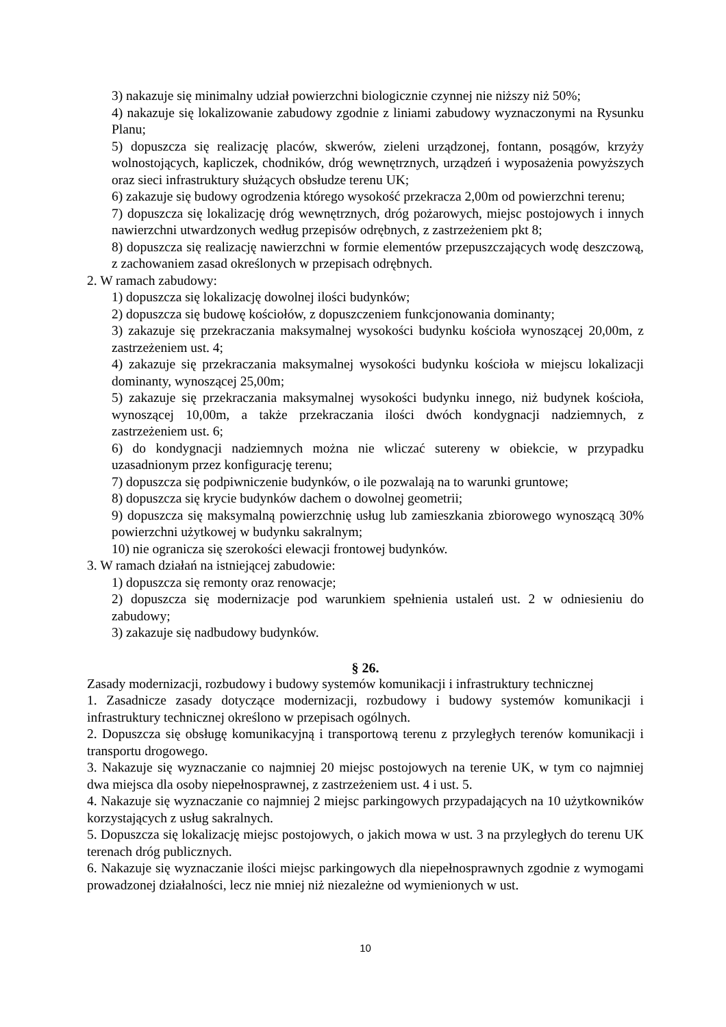3) nakazuje się minimalny udział powierzchni biologicznie czynnej nie niższy niż 50%;
4) nakazuje się lokalizowanie zabudowy zgodnie z liniami zabudowy wyznaczonymi na Rysunku Planu;
5) dopuszcza się realizację placów, skwerów, zieleni urządzonej, fontann, posągów, krzyży wolnostojących, kapliczek, chodników, dróg wewnętrznych, urządzeń i wyposażenia powyższych oraz sieci infrastruktury służących obsłudze terenu UK;
6) zakazuje się budowy ogrodzenia którego wysokość przekracza 2,00m od powierzchni terenu;
7) dopuszcza się lokalizację dróg wewnętrznych, dróg pożarowych, miejsc postojowych i innych nawierzchni utwardzonych według przepisów odrębnych, z zastrzeżeniem pkt 8;
8) dopuszcza się realizację nawierzchni w formie elementów przepuszczających wodę deszczową, z zachowaniem zasad określonych w przepisach odrębnych.
2. W ramach zabudowy:
1) dopuszcza się lokalizację dowolnej ilości budynków;
2) dopuszcza się budowę kościołów, z dopuszczeniem funkcjonowania dominanty;
3) zakazuje się przekraczania maksymalnej wysokości budynku kościoła wynoszącej 20,00m, z zastrzeżeniem ust. 4;
4) zakazuje się przekraczania maksymalnej wysokości budynku kościoła w miejscu lokalizacji dominanty, wynoszącej 25,00m;
5) zakazuje się przekraczania maksymalnej wysokości budynku innego, niż budynek kościoła, wynoszącej 10,00m, a także przekraczania ilości dwóch kondygnacji nadziemnych, z zastrzeżeniem ust. 6;
6) do kondygnacji nadziemnych można nie wliczać sutereny w obiekcie, w przypadku uzasadnionym przez konfigurację terenu;
7) dopuszcza się podpiwniczenie budynków, o ile pozwalają na to warunki gruntowe;
8) dopuszcza się krycie budynków dachem o dowolnej geometrii;
9) dopuszcza się maksymalną powierzchnię usług lub zamieszkania zbiorowego wynoszącą 30% powierzchni użytkowej w budynku sakralnym;
10) nie ogranicza się szerokości elewacji frontowej budynków.
3. W ramach działań na istniejącej zabudowie:
1) dopuszcza się remonty oraz renowacje;
2) dopuszcza się modernizacje pod warunkiem spełnienia ustaleń ust. 2 w odniesieniu do zabudowy;
3) zakazuje się nadbudowy budynków.
§ 26.
Zasady modernizacji, rozbudowy i budowy systemów komunikacji i infrastruktury technicznej
1. Zasadnicze zasady dotyczące modernizacji, rozbudowy i budowy systemów komunikacji i infrastruktury technicznej określono w przepisach ogólnych.
2. Dopuszcza się obsługę komunikacyjną i transportową terenu z przyległych terenów komunikacji i transportu drogowego.
3. Nakazuje się wyznaczanie co najmniej 20 miejsc postojowych na terenie UK, w tym co najmniej dwa miejsca dla osoby niepełnosprawnej, z zastrzeżeniem ust. 4 i ust. 5.
4. Nakazuje się wyznaczanie co najmniej 2 miejsc parkingowych przypadających na 10 użytkowników korzystających z usług sakralnych.
5. Dopuszcza się lokalizację miejsc postojowych, o jakich mowa w ust. 3 na przyległych do terenu UK terenach dróg publicznych.
6. Nakazuje się wyznaczanie ilości miejsc parkingowych dla niepełnosprawnych zgodnie z wymogami prowadzonej działalności, lecz nie mniej niż niezależne od wymienionych w ust.
10